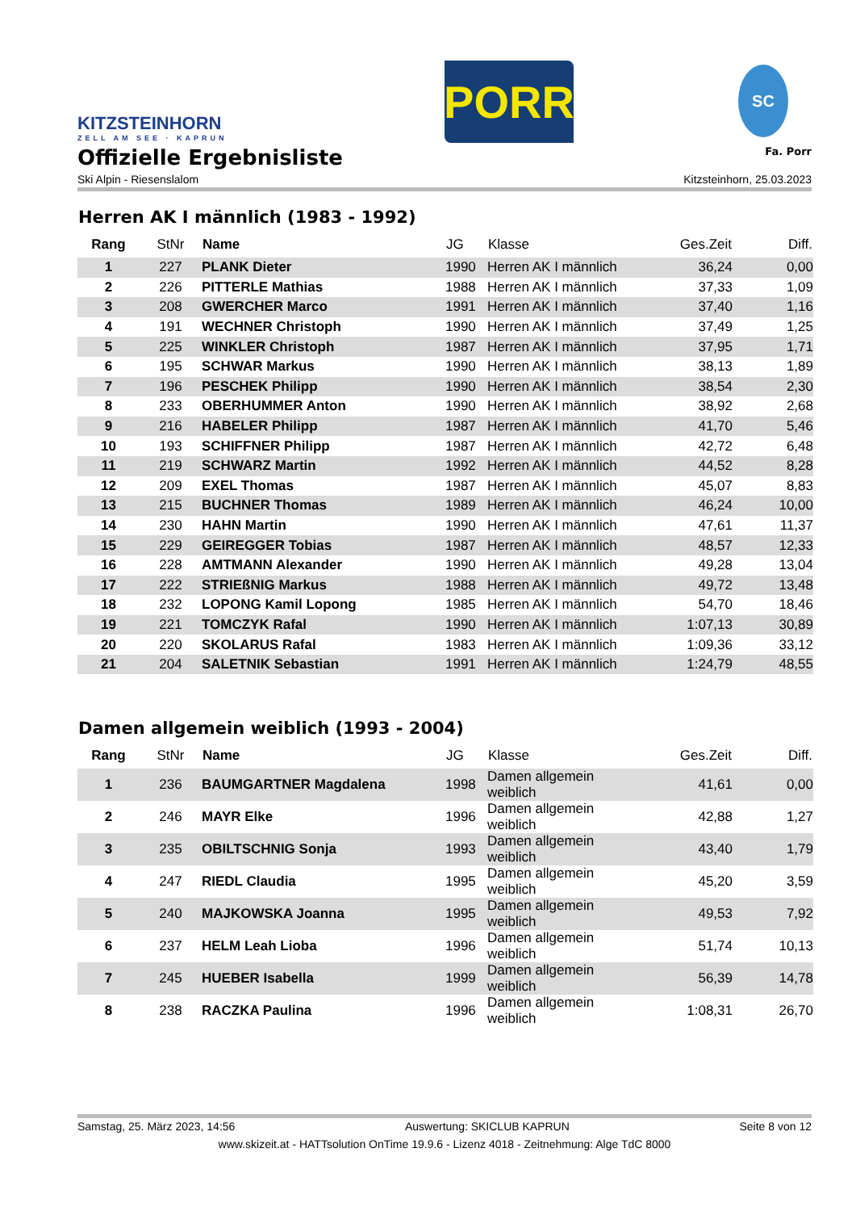KITZSTEINHORN
ZELL AM SEE · KAPRUN
PORR
SC
Offizielle Ergebnisliste Fa. Porr
Ski Alpin - Riesenslalom Kitzsteinhorn, 25.03.2023
Herren AK I männlich (1983 - 1992)
| Rang | StNr | Name | JG | Klasse | Ges.Zeit | Diff. |
| --- | --- | --- | --- | --- | --- | --- |
| 1 | 227 | PLANK Dieter | 1990 | Herren AK I männlich | 36,24 | 0,00 |
| 2 | 226 | PITTERLE Mathias | 1988 | Herren AK I männlich | 37,33 | 1,09 |
| 3 | 208 | GWERCHER Marco | 1991 | Herren AK I männlich | 37,40 | 1,16 |
| 4 | 191 | WECHNER Christoph | 1990 | Herren AK I männlich | 37,49 | 1,25 |
| 5 | 225 | WINKLER Christoph | 1987 | Herren AK I männlich | 37,95 | 1,71 |
| 6 | 195 | SCHWAR Markus | 1990 | Herren AK I männlich | 38,13 | 1,89 |
| 7 | 196 | PESCHEK Philipp | 1990 | Herren AK I männlich | 38,54 | 2,30 |
| 8 | 233 | OBERHUMMER Anton | 1990 | Herren AK I männlich | 38,92 | 2,68 |
| 9 | 216 | HABELER Philipp | 1987 | Herren AK I männlich | 41,70 | 5,46 |
| 10 | 193 | SCHIFFNER Philipp | 1987 | Herren AK I männlich | 42,72 | 6,48 |
| 11 | 219 | SCHWARZ Martin | 1992 | Herren AK I männlich | 44,52 | 8,28 |
| 12 | 209 | EXEL Thomas | 1987 | Herren AK I männlich | 45,07 | 8,83 |
| 13 | 215 | BUCHNER Thomas | 1989 | Herren AK I männlich | 46,24 | 10,00 |
| 14 | 230 | HAHN Martin | 1990 | Herren AK I männlich | 47,61 | 11,37 |
| 15 | 229 | GEIREGGER Tobias | 1987 | Herren AK I männlich | 48,57 | 12,33 |
| 16 | 228 | AMTMANN Alexander | 1990 | Herren AK I männlich | 49,28 | 13,04 |
| 17 | 222 | STRIEßNIG Markus | 1988 | Herren AK I männlich | 49,72 | 13,48 |
| 18 | 232 | LOPONG Kamil Lopong | 1985 | Herren AK I männlich | 54,70 | 18,46 |
| 19 | 221 | TOMCZYK Rafal | 1990 | Herren AK I männlich | 1:07,13 | 30,89 |
| 20 | 220 | SKOLARUS Rafal | 1983 | Herren AK I männlich | 1:09,36 | 33,12 |
| 21 | 204 | SALETNIK Sebastian | 1991 | Herren AK I männlich | 1:24,79 | 48,55 |
Damen allgemein weiblich (1993 - 2004)
| Rang | StNr | Name | JG | Klasse | Ges.Zeit | Diff. |
| --- | --- | --- | --- | --- | --- | --- |
| 1 | 236 | BAUMGARTNER Magdalena | 1998 | Damen allgemein weiblich | 41,61 | 0,00 |
| 2 | 246 | MAYR Elke | 1996 | Damen allgemein weiblich | 42,88 | 1,27 |
| 3 | 235 | OBILTSCHNIG Sonja | 1993 | Damen allgemein weiblich | 43,40 | 1,79 |
| 4 | 247 | RIEDL Claudia | 1995 | Damen allgemein weiblich | 45,20 | 3,59 |
| 5 | 240 | MAJKOWSKA Joanna | 1995 | Damen allgemein weiblich | 49,53 | 7,92 |
| 6 | 237 | HELM Leah Lioba | 1996 | Damen allgemein weiblich | 51,74 | 10,13 |
| 7 | 245 | HUEBER Isabella | 1999 | Damen allgemein weiblich | 56,39 | 14,78 |
| 8 | 238 | RACZKA Paulina | 1996 | Damen allgemein weiblich | 1:08,31 | 26,70 |
Samstag, 25. März 2023, 14:56 Auswertung: SKICLUB KAPRUN Seite 8 von 12
www.skizeit.at - HATTsolution OnTime 19.9.6 - Lizenz 4018 - Zeitnehmung: Alge TdC 8000